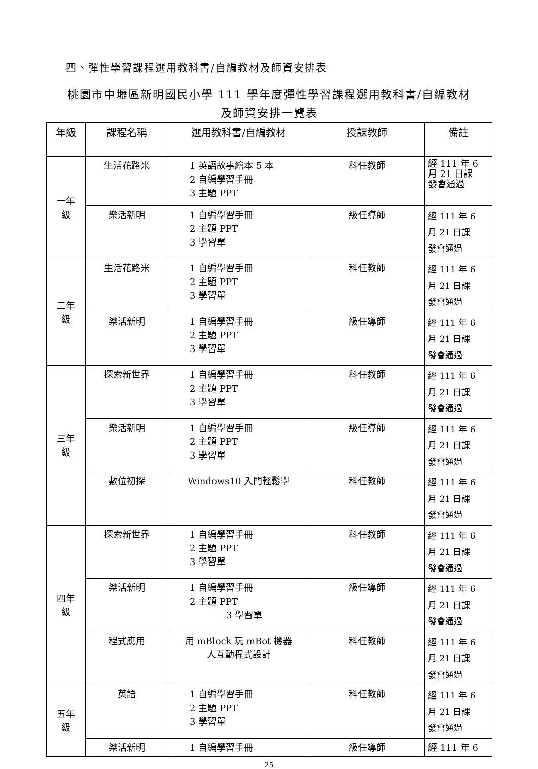四、彈性學習課程選用教科書/自編教材及師資安排表
桃園市中壢區新明國民小學 111 學年度彈性學習課程選用教科書/自編教材
及師資安排一覽表
| 年級 | 課程名稱 | 選用教科書/自編教材 | 授課教師 | 備註 |
| --- | --- | --- | --- | --- |
| 一年 級 | 生活花路米 | 1 英語故事繪本 5 本 2 自編學習手冊 3 主題 PPT | 科任教師 | 經 111 年 6 月 21 日課 發會通過 |
| | 樂活新明 | 1 自編學習手冊 2 主題 PPT 3 學習單 | 級任導師 | 經 111 年 6 月 21 日課 發會通過 |
| 二年 級 | 生活花路米 | 1 自編學習手冊 2 主題 PPT 3 學習單 | 科任教師 | 經 111 年 6 月 21 日課 發會通過 |
| | 樂活新明 | 1 自編學習手冊 2 主題 PPT 3 學習單 | 級任導師 | 經 111 年 6 月 21 日課 發會通過 |
| 三年 級 | 探索新世界 | 1 自編學習手冊 2 主題 PPT 3 學習單 | 科任教師 | 經 111 年 6 月 21 日課 發會通過 |
| | 樂活新明 | 1 自編學習手冊 2 主題 PPT 3 學習單 | 級任導師 | 經 111 年 6 月 21 日課 發會通過 |
| | 數位初探 | Windows10 入門輕鬆學 | 科任教師 | 經 111 年 6 月 21 日課 發會通過 |
| 四年 級 | 探索新世界 | 1 自編學習手冊 2 主題 PPT 3 學習單 | 科任教師 | 經 111 年 6 月 21 日課 發會通過 |
| | 樂活新明 | 1 自編學習手冊 2 主題 PPT 3 學習單 | 級任導師 | 經 111 年 6 月 21 日課 發會通過 |
| | 程式應用 | 用 mBlock 玩 mBot 機器 人互動程式設計 | 科任教師 | 經 111 年 6 月 21 日課 發會通過 |
| 五年 級 | 英語 | 1 自編學習手冊 2 主題 PPT 3 學習單 | 科任教師 | 經 111 年 6 月 21 日課 發會通過 |
| | 樂活新明 | 1 自編學習手冊 | 級任導師 | 經 111 年 6 |
25